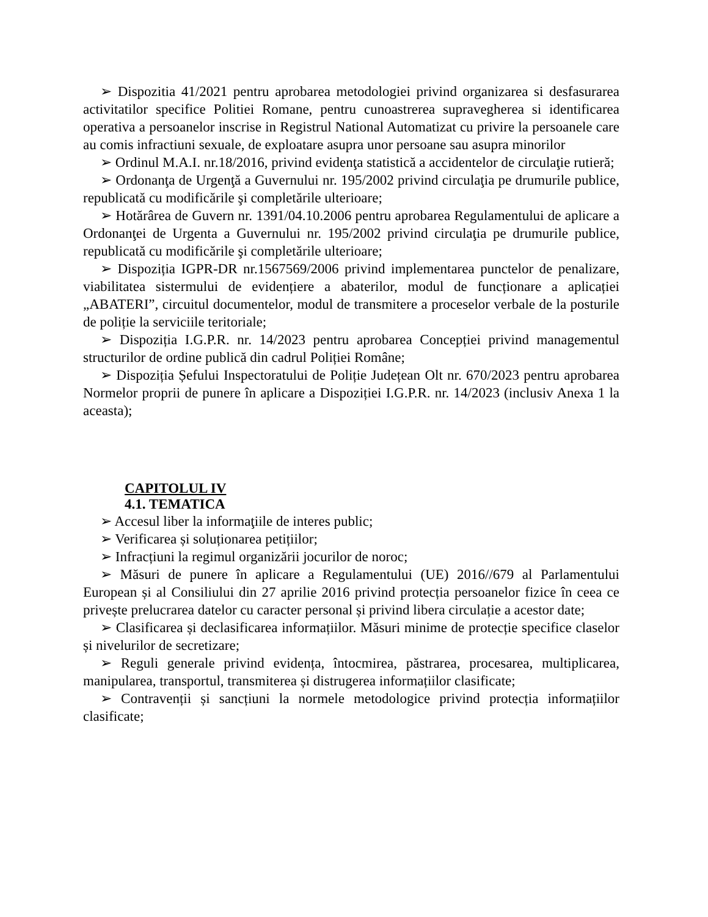➢ Dispozitia 41/2021 pentru aprobarea metodologiei privind organizarea si desfasurarea activitatilor specifice Politiei Romane, pentru cunoastrerea supravegherea si identificarea operativa a persoanelor inscrise in Registrul National Automatizat cu privire la persoanele care au comis infractiuni sexuale, de exploatare asupra unor persoane sau asupra minorilor
➢ Ordinul M.A.I. nr.18/2016, privind evidenţa statistică a accidentelor de circulaţie rutieră;
➢ Ordonanţa de Urgenţă a Guvernului nr. 195/2002 privind circulaţia pe drumurile publice, republicată cu modificările şi completările ulterioare;
➢ Hotărârea de Guvern nr. 1391/04.10.2006 pentru aprobarea Regulamentului de aplicare a Ordonanţei de Urgenta a Guvernului nr. 195/2002 privind circulaţia pe drumurile publice, republicată cu modificările şi completările ulterioare;
➢ Dispoziția IGPR-DR nr.1567569/2006 privind implementarea punctelor de penalizare, viabilitatea sistermului de evidențiere a abaterilor, modul de funcționare a aplicației „ABATERI”, circuitul documentelor, modul de transmitere a proceselor verbale de la posturile de poliție la serviciile teritoriale;
➢ Dispoziția I.G.P.R. nr. 14/2023 pentru aprobarea Concepției privind managementul structurilor de ordine publică din cadrul Poliției Române;
➢ Dispoziția Șefului Inspectoratului de Poliție Județean Olt nr. 670/2023 pentru aprobarea Normelor proprii de punere în aplicare a Dispoziției I.G.P.R. nr. 14/2023 (inclusiv Anexa 1 la aceasta);
CAPITOLUL IV
4.1. TEMATICA
➢ Accesul liber la informaţiile de interes public;
➢ Verificarea și soluționarea petițiilor;
➢ Infracțiuni la regimul organizării jocurilor de noroc;
➢ Măsuri de punere în aplicare a Regulamentului (UE) 2016//679 al Parlamentului European și al Consiliului din 27 aprilie 2016 privind protecția persoanelor fizice în ceea ce privește prelucrarea datelor cu caracter personal și privind libera circulație a acestor date;
➢ Clasificarea și declasificarea informațiilor. Măsuri minime de protecție specifice claselor și nivelurilor de secretizare;
➢ Reguli generale privind evidența, întocmirea, păstrarea, procesarea, multiplicarea, manipularea, transportul, transmiterea și distrugerea informațiilor clasificate;
➢ Contravenții și sancțiuni la normele metodologice privind protecția informațiilor clasificate;